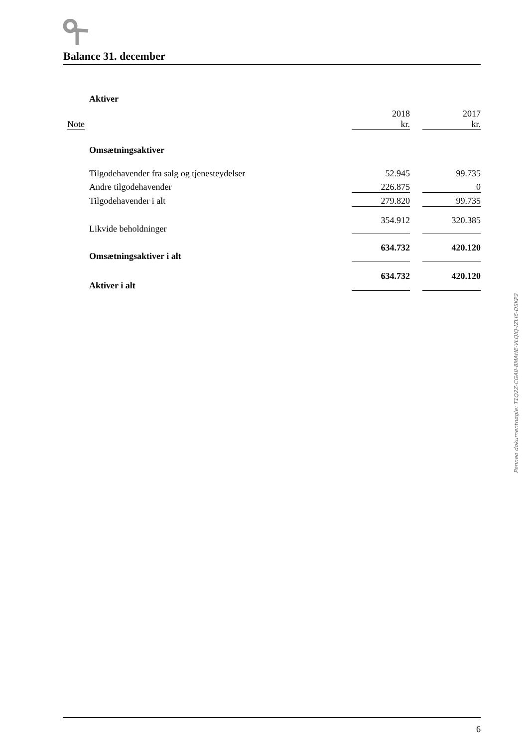Balance 31. december
| | Aktiver | | | | |
| | | | 2018 | | 2017 |
| Note | | | kr. | | kr. |
| | Omsætningsaktiver | | | | |
| | Tilgodehavender fra salg og tjenesteydelser | | 52.945 | | 99.735 |
| | Andre tilgodehavender | | 226.875 | | 0 |
| | Tilgodehavender i alt | | 279.820 | | 99.735 |
| | Likvide beholdninger | | 354.912 | | 320.385 |
| | Omsætningsaktiver i alt | | 634.732 | | 420.120 |
| | Aktiver i alt | | 634.732 | | 420.120 |
Penneo dokumentnøgle: T1Q2Z-CGAII-8MAHE-VLQIQ-IZLI6-DSKP2
6